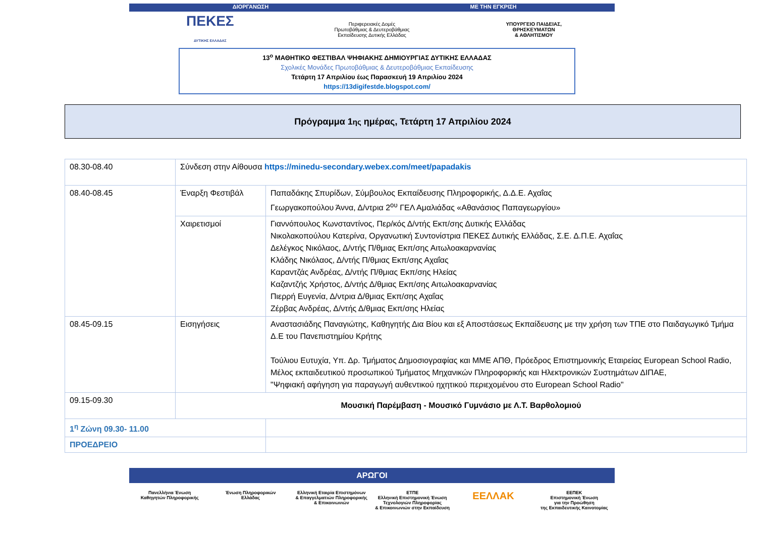ΔΙΟΡΓΑΝΩΣΗ ΜΕ ΤΗΝ ΕΓΚΡΙΣΗ
ΠΕΚΕΣ
ΔΥΤΙΚΗΣ ΕΛΛΑΔΑΣ
Περιφερειακές Δομές
Πρωτοβάθμιας & Δευτεροβάθμιας
Εκπαίδευσης Δυτικής Ελλάδας
ΥΠΟΥΡΓΕΙΟ ΠΑΙΔΕΙΑΣ,
ΘΡΗΣΚΕΥΜΑΤΩΝ
& ΑΘΛΗΤΙΣΜΟΥ
13<sup>ο</sup> ΜΑΘΗΤΙΚΟ ΦΕΣΤΙΒΑΛ ΨΗΦΙΑΚΗΣ ΔΗΜΙΟΥΡΓΙΑΣ ΔΥΤΙΚΗΣ ΕΛΛΑΔΑΣ
Σχολικές Μονάδες Πρωτοβάθμιας & Δευτεροβάθμιας Εκπαίδευσης
Τετάρτη 17 Απριλίου έως Παρασκευή 19 Απριλίου 2024
https://13digifestde.blogspot.com/
Πρόγραμμα 1<sup>ης</sup> ημέρας, Τετάρτη 17 Απριλίου 2024
| 08.30-08.40 | Σύνδεση στην Αίθουσα https://minedu-secondary.webex.com/meet/papadakis | |
| 08.40-08.45 | Έναρξη Φεστιβάλ | Παπαδάκης Σπυρίδων, Σύμβουλος Εκπαίδευσης Πληροφορικής, Δ.Δ.Ε. Αχαΐας Γεωργακοπούλου Άννα, Δ/ντρια 2<sup>ου</sup> ΓΕΛ Αμαλιάδας «Αθανάσιος Παπαγεωργίου» |
| | Χαιρετισμοί | Γιαννόπουλος Κωνσταντίνος, Περ/κός Δ/ντής Εκπ/σης Δυτικής Ελλάδας Νικολακοπούλου Κατερίνα, Οργανωτική Συντονίστρια ΠΕΚΕΣ Δυτικής Ελλάδας, Σ.Ε. Δ.Π.Ε. Αχαΐας Δελέγκος Νικόλαος, Δ/ντής Π/θμιας Εκπ/σης Αιτωλοακαρνανίας Κλάδης Νικόλαος, Δ/ντής Π/θμιας Εκπ/σης Αχαΐας Καραντζάς Ανδρέας, Δ/ντής Π/θμιας Εκπ/σης Ηλείας Καζαντζής Χρήστος, Δ/ντής Δ/θμιας Εκπ/σης Αιτωλοακαρνανίας Πιερρή Ευγενία, Δ/ντρια Δ/θμιας Εκπ/σης Αχαΐας Ζέρβας Ανδρέας, Δ/ντής Δ/θμιας Εκπ/σης Ηλείας |
| 08.45-09.15 | Εισηγήσεις | Αναστασιάδης Παναγιώτης, Καθηγητής Δια Βίου και εξ Αποστάσεως Εκπαίδευσης με την χρήση των ΤΠΕ στο Παιδαγωγικό Τμήμα Δ.Ε του Πανεπιστημίου Κρήτης Τούλιου Ευτυχία, Υπ. Δρ. Τμήματος Δημοσιογραφίας και ΜΜΕ ΑΠΘ, Πρόεδρος Επιστημονικής Εταιρείας European School Radio, Μέλος εκπαιδευτικού προσωπικού Τμήματος Μηχανικών Πληροφορικής και Ηλεκτρονικών Συστημάτων ΔΙΠΑΕ, "Ψηφιακή αφήγηση για παραγωγή αυθεντικού ηχητικού περιεχομένου στο European School Radio" |
| 09.15-09.30 | Μουσική Παρέμβαση - Μουσικό Γυμνάσιο με Λ.Τ. Βαρθολομιού | |
| 1<sup>η</sup> Ζώνη 09.30- 11.00 | | |
| ΠΡΟΕΔΡΕΙΟ | | |
ΑΡΩΓΟΙ
Πανελλήνια Ένωση
Καθηγητών Πληροφορικής
Ένωση Πληροφορικών
Ελλάδας
Ελληνική Εταιρία Επιστημόνων
& Επαγγελματιών Πληροφορικής
& Επικοινωνιών
ΕΤΠΕ
Ελληνική Επιστημονική Ένωση
Τεχνολογιών Πληροφορίας
& Επικοινωνιών στην Εκπαίδευση
ΕΕΛΛΑΚ
ΕΕΠΕΚ
Επιστημονική Ένωση
για την Προώθηση
της Εκπαιδευτικής Καινοτομίας